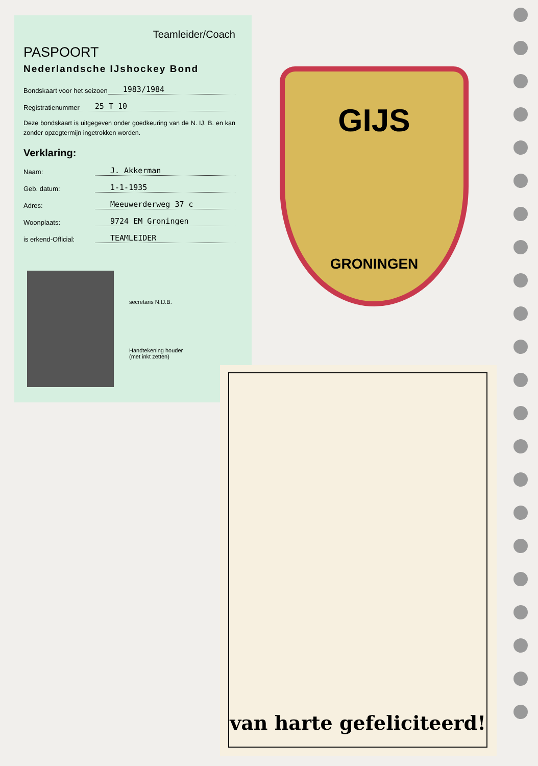Teamleider/Coach
PASPOORT
Nederlandsche IJshockey Bond
Bondskaart voor het seizoen 1983/1984
Registratienummer 25 T 10
Deze bondskaart is uitgegeven onder goedkeuring van de N. IJ. B. en kan zonder opzegtermijn ingetrokken worden.
Verklaring:
Naam: J. Akkerman
Geb. datum: 1-1-1935
Adres: Meeuwerderweg 37 c
Woonplaats: 9724 EM Groningen
is erkend-Official: TEAMLEIDER
secretaris N.IJ.B.
Handtekening houder
(met inkt zetten)
GIJS
GRONINGEN
van harte gefeliciteerd!